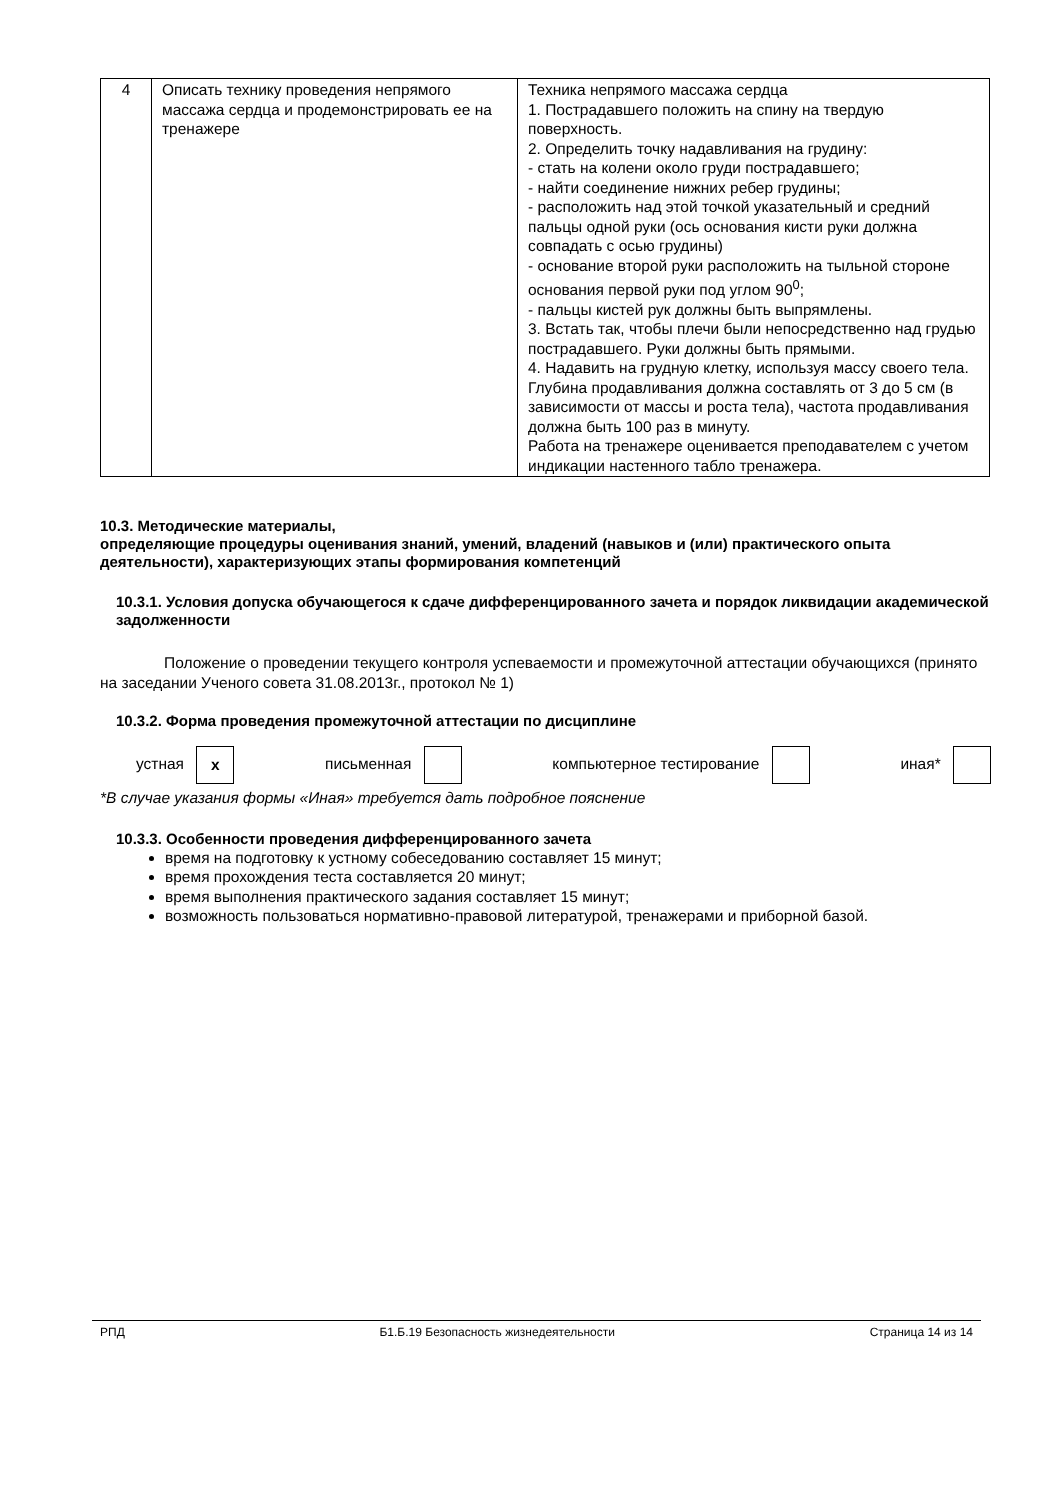| 4 | Описать технику проведения непрямого массажа сердца и продемонстрировать ее на тренажере | Техника непрямого массажа сердца 1. Пострадавшего положить на спину на твердую поверхность. 2. Определить точку надавливания на грудину: - стать на колени около груди пострадавшего; - найти соединение нижних ребер грудины; - расположить над этой точкой указательный и средний пальцы одной руки (ось основания кисти руки должна совпадать с осью грудины) - основание второй руки расположить на тыльной стороне основания первой руки под углом 90<sup>0</sup>; - пальцы кистей рук должны быть выпрямлены. 3. Встать так, чтобы плечи были непосредственно над грудью пострадавшего. Руки должны быть прямыми. 4. Надавить на грудную клетку, используя массу своего тела. Глубина продавливания должна составлять от 3 до 5 см (в зависимости от массы и роста тела), частота продавливания должна быть 100 раз в минуту. Работа на тренажере оценивается преподавателем с учетом индикации настенного табло тренажера. |
10.3. Методические материалы,
определяющие процедуры оценивания знаний, умений, владений (навыков и (или) практического опыта деятельности), характеризующих этапы формирования компетенций
10.3.1. Условия допуска обучающегося к сдаче дифференцированного зачета и порядок ликвидации академической задолженности
Положение о проведении текущего контроля успеваемости и промежуточной аттестации обучающихся (принято на заседании Ученого совета 31.08.2013г., протокол № 1)
10.3.2. Форма проведения промежуточной аттестации по дисциплине
устная x письменная компьютерное тестирование иная*
*В случае указания формы «Иная» требуется дать подробное пояснение
10.3.3. Особенности проведения дифференцированного зачета
время на подготовку к устному собеседованию составляет 15 минут;
время прохождения теста составляется 20 минут;
время выполнения практического задания составляет 15 минут;
возможность пользоваться нормативно-правовой литературой, тренажерами и приборной базой.
РПД Б1.Б.19 Безопасность жизнедеятельности Страница 14 из 14